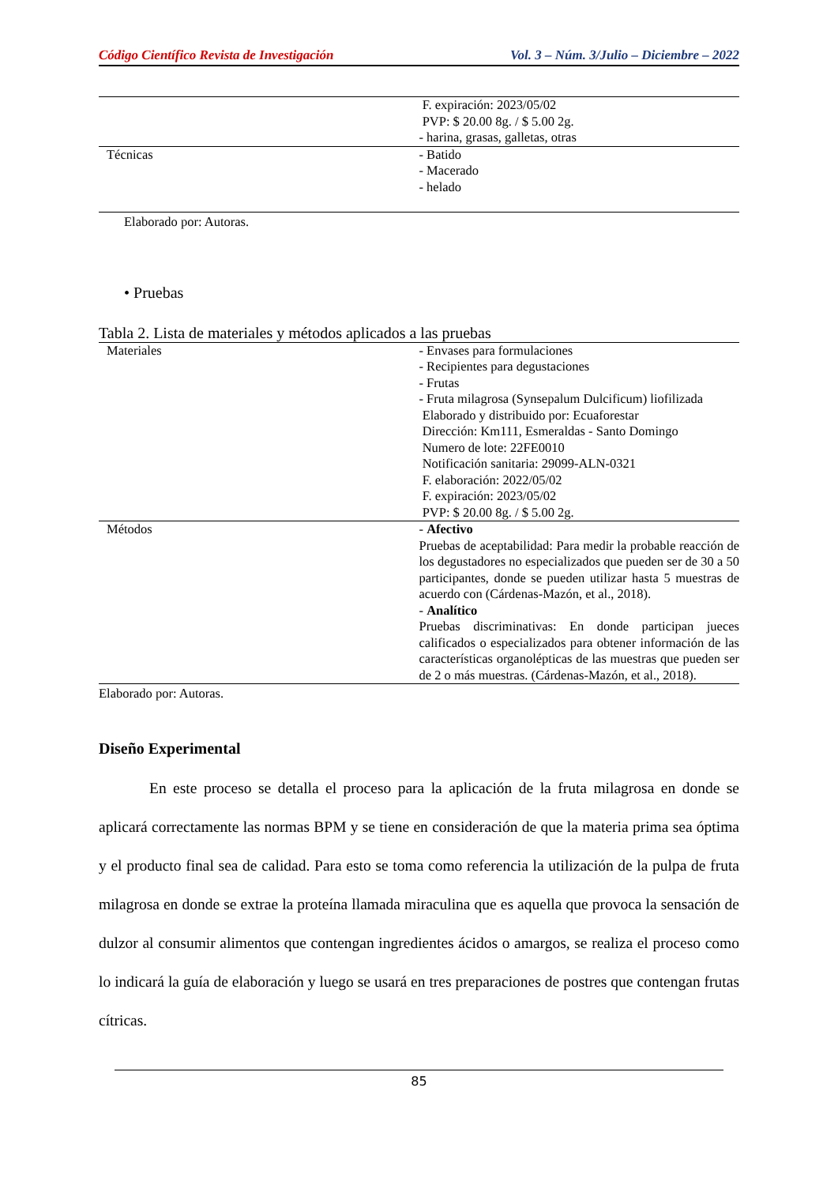Código Científico Revista de Investigación Vol. 3 – Núm. 3/Julio – Diciembre – 2022
| | F. expiración: 2023/05/02 PVP: $ 20.00 8g. / $ 5.00 2g. - harina, grasas, galletas, otras |
| Técnicas | - Batido - Macerado - helado |
Elaborado por: Autoras.
• Pruebas
Tabla 2. Lista de materiales y métodos aplicados a las pruebas
| Materiales | - Envases para formulaciones - Recipientes para degustaciones - Frutas - Fruta milagrosa (Synsepalum Dulcificum) liofilizada Elaborado y distribuido por: Ecuaforestar Dirección: Km111, Esmeraldas - Santo Domingo Numero de lote: 22FE0010 Notificación sanitaria: 29099-ALN-0321 F. elaboración: 2022/05/02 F. expiración: 2023/05/02 PVP: $ 20.00 8g. / $ 5.00 2g. |
| Métodos | - Afectivo Pruebas de aceptabilidad: Para medir la probable reacción de los degustadores no especializados que pueden ser de 30 a 50 participantes, donde se pueden utilizar hasta 5 muestras de acuerdo con (Cárdenas-Mazón, et al., 2018). - Analítico Pruebas discriminativas: En donde participan jueces calificados o especializados para obtener información de las características organolépticas de las muestras que pueden ser de 2 o más muestras. (Cárdenas-Mazón, et al., 2018). |
Elaborado por: Autoras.
Diseño Experimental
En este proceso se detalla el proceso para la aplicación de la fruta milagrosa en donde se aplicará correctamente las normas BPM y se tiene en consideración de que la materia prima sea óptima y el producto final sea de calidad. Para esto se toma como referencia la utilización de la pulpa de fruta milagrosa en donde se extrae la proteína llamada miraculina que es aquella que provoca la sensación de dulzor al consumir alimentos que contengan ingredientes ácidos o amargos, se realiza el proceso como lo indicará la guía de elaboración y luego se usará en tres preparaciones de postres que contengan frutas cítricas.
85